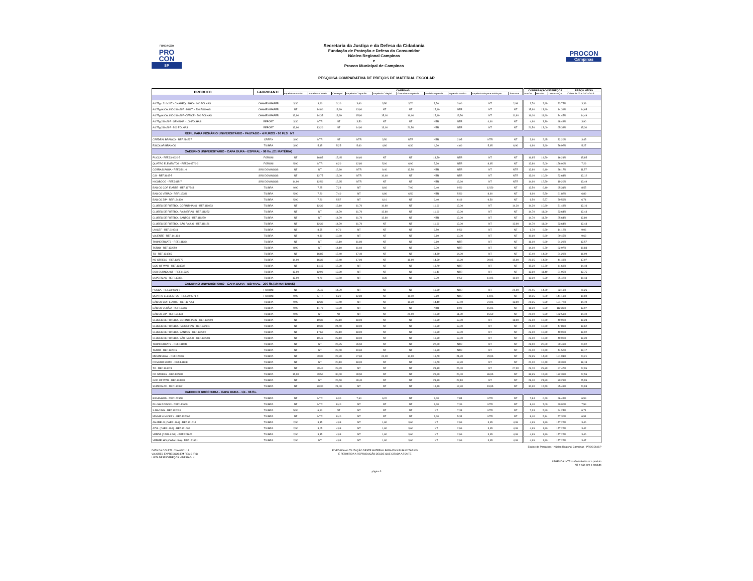FUNDAÇÃO
PRO
CON
SP
Secretaria da Justiça e da Defesa da Cidadania
Fundação de Proteção e Defesa do Consumidor
Núcleo Regional Campinas
e
Procon Municipal de Campinas
PROCON
Campinas
PESQUISA COMPARATIVA DE PREÇOS DE MATERIAL ESCOLAR
| PRODUTO | FABRICANTE | CAMPINAS | | | | | | | | | | COMPARAÇÃO DE PREÇOS | | | PREÇO MÉDIO |
| --- | --- | --- | --- | --- | --- | --- | --- | --- | --- | --- | --- | --- | --- | --- | --- |
| | | Papelaria Antonino | Papelaria Castelo | Centerpel | Papelaria Chapadão | Papelaria Colegial | Guanabara Papelaria | Modelo Papelaria | Papelaria Paulino | Papelaria Risque e Rabisque | SARAIVA | MAIOR | MENOR | DIFERENÇA | Coleta de 03 e 04/01/2013 |
| A4 75g - 210x297 - CHAMEQUINHO - 100 FOLHAS | CHAMEX/IPAPER | 3,30 | 3,60 | 3,10 | 3,60 | 3,50 | 3,70 | 3,70 | 3,00 | NT | 2,99 | 3,70 | 2,99 | 23,75% | 3,39 |
| A4 75g ALCALINO 210x297 - MULTI - 500 FOLHAS | CHAMEX/IPAPER | NT | 14,80 | 13,99 | 13,90 | NT | NT | 15,90 | NTR | NT | NT | 15,90 | 13,90 | 14,39% | 14,65 |
| A4 75g ALCALINO 210x297- OFFICE - 500 FOLHAS | CHAMEX/IPAPER | 13,90 | 14,35 | 13,99 | 15,90 | 15,00 | 16,00 | 15,90 | 13,50 | NT | 11,90 | 16,00 | 11,90 | 34,45% | 14,49 |
| A4 75g 210x297 - SENINHA - 100 FOLHAS | REPORT | 3,30 | NTR | NT | 3,50 | NT | NT | NTR | NTR | 4,90 | NT | 4,90 | 3,30 | 48,48% | 3,90 |
| A4 75g 210x297 - 500 FOLHAS | REPORT | 13,90 | 13,20 | NT | 14,90 | 13,00 | 21,50 | NTR | NTR | NT | NT | 21,50 | 13,00 | 65,38% | 15,30 |
| REFIL PARA FICHÁRIO UNIVERSITÁRIO - PAUTADO - 4 FUROS - 96 FLS NT | | | | | | | | | | | | | | | |
| CREDEAL BRANCO - REF.214237 | CREFIX | 3,90 | NTR | NT | NTR | 3,50 | NTR | NTR | 2,95 | NTR | NT | 3,90 | 2,95 | 32,20% | 3,45 |
| ESCOLAR BRANCO | TILIBRA | 3,90 | 5,15 | 5,25 | 5,60 | 4,80 | 6,30 | 4,20 | 4,60 | 5,95 | 6,90 | 6,90 | 3,90 | 76,92% | 5,27 |
| CADERNO UNIVERSITÁRIO - CAPA DURA - ESPIRAL - 96 fls. (01 MATÉRIA) | | | | | | | | | | | | | | | |
| PUCCA - REF.33.0620-7 | FORONI | NT | 16,85 | 15,45 | 16,60 | NT | NT | 14,50 | NTR | NT | NT | 16,85 | 14,50 | 16,21% | 15,85 |
| QUATRO ELEMENTOS - REF.30.0770-6 | FORONI | 5,90 | NTR | 6,20 | 12,80 | 5,00 | 6,90 | 5,30 | NTR | 8,95 | NT | 12,80 | 5,00 | 156,00% | 7,29 |
| COBRA D'ÁGUA - REF.3541-0 | SÃO DOMINGOS | NT | NT | 12,80 | NTR | 9,40 | 12,50 | NTR | NTR | NT | NTR | 12,80 | 9,40 | 36,17% | 11,57 |
| CSI - REF.3647-5 | SÃO DOMINGOS | NT | 12,75 | 13,00 | NTR | 10,60 | NT | NTR | NTR | NT | NTR | 13,00 | 10,60 | 22,64% | 12,12 |
| NICOBOCO - REF.3415-7 | SÃO DOMINGOS | 14,90 | 12,50 | 12,95 | NTR | NT | NT | NTR | 13,60 | NT | NTR | 14,90 | 12,50 | 19,20% | 13,49 |
| BÁSICO COR E ARTE - REF.197343 | TILIBRA | 9,90 | 7,25 | 7,28 | NT | 8,60 | 7,00 | 6,40 | 9,50 | 12,50 | NT | 12,50 | 6,40 | 95,31% | 8,55 |
| BÁSICO VERÃO - REF.112381 | TILIBRA | 5,90 | 7,20 | 7,40 | NT | 6,80 | 6,50 | NTR | 5,50 | 8,90 | NT | 8,90 | 5,50 | 61,82% | 6,89 |
| BÁSICO ZIP - REF.134490 | TILIBRA | 5,90 | 7,20 | 5,57 | NT | 6,10 | NT | 6,40 | 6,49 | 9,50 | NT | 9,50 | 5,57 | 70,56% | 6,74 |
| CLUBES DE FUTEBOL CORINTHIANS - REF.111023 | TILIBRA | NT | 12,30 | 13,10 | 11,70 | 10,80 | NT | 11,00 | 12,00 | NT | 14,20 | 14,20 | 10,80 | 31,48% | 12,16 |
| CLUBES DE FUTEBOL PALMEIRAS - REF.111252 | TILIBRA | NT | NT | 14,70 | 11,70 | 12,80 | NT | 11,00 | 12,00 | NT | NT | 14,70 | 11,00 | 33,64% | 12,44 |
| CLUBES DE FUTEBOL SANTOS - REF.111279 | TILIBRA | NT | NT | 14,70 | 11,70 | 12,80 | NT | NTR | 12,00 | NT | NT | 14,70 | 11,70 | 25,64% | 12,80 |
| CLUBES DE FUTEBOL SÃO PAULO - REF.111121 | TILIBRA | NT | 12,30 | 14,70 | 11,70 | NT | NT | 11,00 | 12,00 | NT | 12,90 | 14,70 | 11,00 | 33,64% | 12,43 |
| UNICEF - REF.610241 | TILIBRA | NT | 8,55 | 9,70 | NT | NT | NT | 8,50 | 9,50 | NT | NT | 9,70 | 8,50 | 14,12% | 9,06 |
| VALENTE - REF.141194 | TILIBRA | NT | 9,30 | 10,60 | NT | NT | NT | 8,80 | 10,00 | NT | NT | 10,60 | 8,80 | 20,45% | 9,68 |
| THUNDERCATS - REF.141364 | TILIBRA | NT | NT | 16,10 | 11,80 | NT | NT | 9,80 | NTR | NT | NT | 16,10 | 9,80 | 64,29% | 12,57 |
| TATOO - REF.132659 | TILIBRA | 8,90 | NT | 14,10 | 11,60 | NT | NT | 8,70 | NTR | NT | NT | 14,10 | 8,70 | 62,07% | 10,83 |
| TX - REF.124265 | TILIBRA | NT | 16,85 | 17,40 | 17,40 | NT | NT | 14,80 | 14,00 | NT | NT | 17,40 | 14,00 | 24,29% | 16,09 |
| NO STRESS - REF.137979 | TILIBRA | 14,90 | 16,30 | 17,40 | 17,90 | NT | 18,90 | 14,50 | 16,90 | 20,95 | 15,90 | 20,95 | 14,50 | 44,48% | 17,07 |
| GOD OF WAR - REF.134732 | TILIBRA | NT | 14,45 | 15,30 | NT | NT | NT | 13,70 | NTR | NT | NT | 15,30 | 13,70 | 11,68% | 14,48 |
| BOB BURNQUIST - REF.115223 | TILIBRA | 12,90 | 12,90 | 13,80 | NT | NT | NT | 11,40 | NTR | NT | NT | 13,80 | 11,40 | 21,05% | 12,75 |
| SUPERMAX - REF.117374 | TILIBRA | 12,90 | 9,70 | 10,50 | NT | 8,30 | NT | 8,70 | 9,50 | 11,95 | 11,90 | 12,90 | 8,30 | 55,42% | 10,43 |
| CADERNO UNIVERSITÁRIO - CAPA DURA - ESPIRAL - 200 fls.(10 MATÉRIAS) | | | | | | | | | | | | | | | |
| PUCCA - REF.33.0621-5 | FORONI | NT | 25,45 | 14,70 | NT | NT | NT | 16,00 | NTR | NT | 24,90 | 25,45 | 14,70 | 73,13% | 20,26 |
| QUATRO ELEMENTOS - REF.30.0771-4 | FORONI | 9,90 | NTR | 6,20 | 12,80 | NT | 11,50 | 8,80 | NTR | 14,95 | NT | 14,95 | 6,20 | 141,13% | 10,69 |
| BÁSICO COR E ARTE - REF.197351 | TILIBRA | 9,90 | 12,30 | 12,40 | NT | NT | 11,20 | 14,40 | 17,50 | 21,95 | 13,90 | 21,95 | 9,90 | 121,72% | 14,19 |
| BÁSICO VERÃO - REF.112399 | TILIBRA | 9,90 | 11,70 | 18,90 | NT | NT | NT | NTR | 8,90 | 15,95 | NT | 18,90 | 8,90 | 112,36% | 13,07 |
| BÁSICO ZIP - REF.134473 | TILIBRA | 9,90 | NT | NT | NT | NT | 25,00 | 10,60 | 11,00 | 15,50 | NT | 25,00 | 9,90 | 152,53% | 14,40 |
| CLUBES DE FUTEBOL CORINTHIANS - REF.132799 | TILIBRA | NT | 19,30 | 23,10 | 18,90 | NT | NT | 16,50 | 19,00 | NT | 18,90 | 23,10 | 16,50 | 40,00% | 19,28 |
| CLUBES DE FUTEBOL PALMEIRAS - REF.132811 | TILIBRA | NT | 19,30 | 24,40 | 18,90 | NT | NT | 16,50 | 19,00 | NT | NT | 24,40 | 16,50 | 47,88% | 19,62 |
| CLUBES DE FUTEBOL SANTOS - REF.132802 | TILIBRA | NT | 17,60 | 23,10 | 18,90 | NT | NT | 16,50 | 19,00 | NT | NT | 23,10 | 16,50 | 40,00% | 19,02 |
| CLUBES DE FUTEBOL SÃO PAULO - REF.132781 | TILIBRA | NT | 19,45 | 23,10 | 18,90 | NT | NT | 16,50 | 19,00 | NT | NT | 23,10 | 16,50 | 40,00% | 19,39 |
| THUNDERCATS - REF.131946 | TILIBRA | NT | NT | 26,25 | 26,50 | NT | NT | 22,00 | NTR | NT | NT | 26,50 | 22,00 | 20,45% | 24,92 |
| TATOO - REF.132616 | TILIBRA | NT | NT | 22,40 | 19,60 | NT | NT | 15,50 | NTR | NT | NT | 22,40 | 15,50 | 44,52% | 19,17 |
| MENININHAS - REF.125369 | TILIBRA | NT | 29,30 | 27,30 | 27,60 | 24,00 | 14,90 | 18,70 | 21,90 | 29,95 | NT | 29,95 | 14,90 | 101,01% | 24,21 |
| ROMERO BRITO - REF.141330 | TILIBRA | NT | NT | 20,10 | 18,00 | NT | NT | 16,70 | 17,90 | NT | NT | 20,10 | 16,70 | 20,36% | 18,18 |
| TX - REF.124273 | TILIBRA | NT | 29,40 | 29,70 | NT | NT | NT | 23,30 | 25,00 | NT | 27,90 | 29,70 | 23,30 | 27,47% | 27,06 |
| NO STRESS - REF.137987 | TILIBRA | 15,90 | 29,50 | 30,40 | 28,50 | NT | NT | 25,60 | 26,00 | 36,95 | NT | 36,95 | 15,90 | 132,39% | 27,55 |
| GOD OF WAR - REF.134708 | TILIBRA | NT | NT | 26,50 | 28,40 | NT | NT | 21,80 | 27,10 | NT | NT | 28,40 | 21,80 | 30,28% | 25,95 |
| SUPERMAX - REF.117382 | TILIBRA | NT | 30,30 | 21,00 | NT | NT | NT | 15,50 | 17,90 | 19,95 | NT | 30,30 | 15,50 | 95,48% | 20,93 |
| CADERNO BROCHURA - CAPA DURA - 1/4 - 96 fls. | | | | | | | | | | | | | | | |
| BICHINHOS - REF.127558 | TILIBRA | NT | NTR | 6,30 | 7,60 | 6,20 | NT | 7,00 | 7,84 | NTR | NT | 7,84 | 6,20 | 26,45% | 6,99 |
| PLUSH POISON - REF.140660 | TILIBRA | NT | NTR | 8,40 | NT | NT | NT | 7,00 | 7,36 | NTR | NT | 8,40 | 7,00 | 20,00% | 7,59 |
| X-RACING - REF.132039 | TILIBRA | 5,90 | 6,90 | NT | NT | NT | NT | NT | 7,33 | NTR | NT | 7,33 | 5,90 | 24,24% | 6,71 |
| MINNIE & MICKEY - REF.132462 | TILIBRA | NT | NTR | 8,40 | NT | NT | NT | 7,00 | 5,34 | NTR | NT | 8,40 | 5,34 | 57,30% | 6,91 |
| AMARELO (CAPA LISA) - REF.121614 | TILIBRA | 2,90 | 3,35 | 4,08 | NT | 1,80 | 3,60 | NT | 2,99 | 3,95 | 4,99 | 4,99 | 1,80 | 177,22% | 3,46 |
| AZUL (CAPA LISA) - REF.121606 | TILIBRA | 2,90 | 3,05 | 4,08 | NT | 1,80 | 3,60 | NT | 2,99 | 3,95 | 4,99 | 4,99 | 1,80 | 177,22% | 3,42 |
| VERDE (CAPA LISA) - REF.121622 | TILIBRA | 2,90 | 3,35 | 4,08 | NT | 1,80 | 3,60 | NT | 2,99 | 3,95 | 4,99 | 4,99 | 1,80 | 177,22% | 3,46 |
| VERMELHO (CAPA LISA) - REF.121631 | TILIBRA | 2,90 | NT | 4,08 | NT | 1,80 | 3,60 | NT | 2,99 | 3,95 | 4,99 | 4,99 | 1,80 | 177,22% | 3,47 |
Equipe de Pesquisas - Núcleo Regional Campinas - PROCON/SP
DATA DA COLETA: 03 A 04/01/13
VALORES EXPRESSOS EM REAIS (R$)
LISTA DE ENDEREÇOS VIDE PÁG. 4
É VEDADA A UTILIZAÇÃO DESTE MATERIAL PARA FINS PUBLICITÁRIOS
É PERMITIDA A REPRODUÇÃO DESDE QUE CITADA A FONTE
LEGENDA: NTR = não trabalha c/ o produto
NT = não tem o produto
página 3